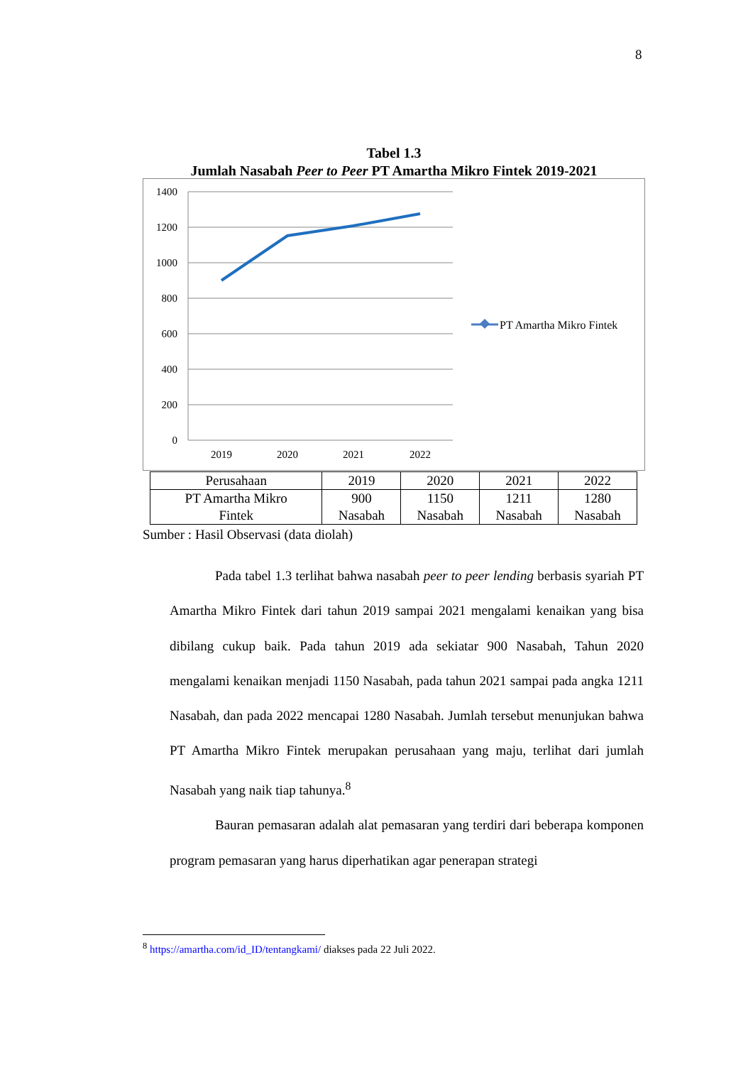8
Tabel 1.3
Jumlah Nasabah Peer to Peer PT Amartha Mikro Fintek 2019-2021
1400
1200
1000
800
600
400
200
0
2019
2020
2021
2022
PT Amartha Mikro Fintek
| Perusahaan | 2019 | 2020 | 2021 | 2022 |
| --- | --- | --- | --- | --- |
| PT Amartha Mikro Fintek | 900 Nasabah | 1150 Nasabah | 1211 Nasabah | 1280 Nasabah |
Sumber : Hasil Observasi (data diolah)
Pada tabel 1.3 terlihat bahwa nasabah peer to peer lending berbasis syariah PT Amartha Mikro Fintek dari tahun 2019 sampai 2021 mengalami kenaikan yang bisa dibilang cukup baik. Pada tahun 2019 ada sekiatar 900 Nasabah, Tahun 2020 mengalami kenaikan menjadi 1150 Nasabah, pada tahun 2021 sampai pada angka 1211 Nasabah, dan pada 2022 mencapai 1280 Nasabah. Jumlah tersebut menunjukan bahwa PT Amartha Mikro Fintek merupakan perusahaan yang maju, terlihat dari jumlah Nasabah yang naik tiap tahunya.<sup>8</sup>
Bauran pemasaran adalah alat pemasaran yang terdiri dari beberapa komponen program pemasaran yang harus diperhatikan agar penerapan strategi
<sup>8</sup> https://amartha.com/id_ID/tentangkami/ diakses pada 22 Juli 2022.